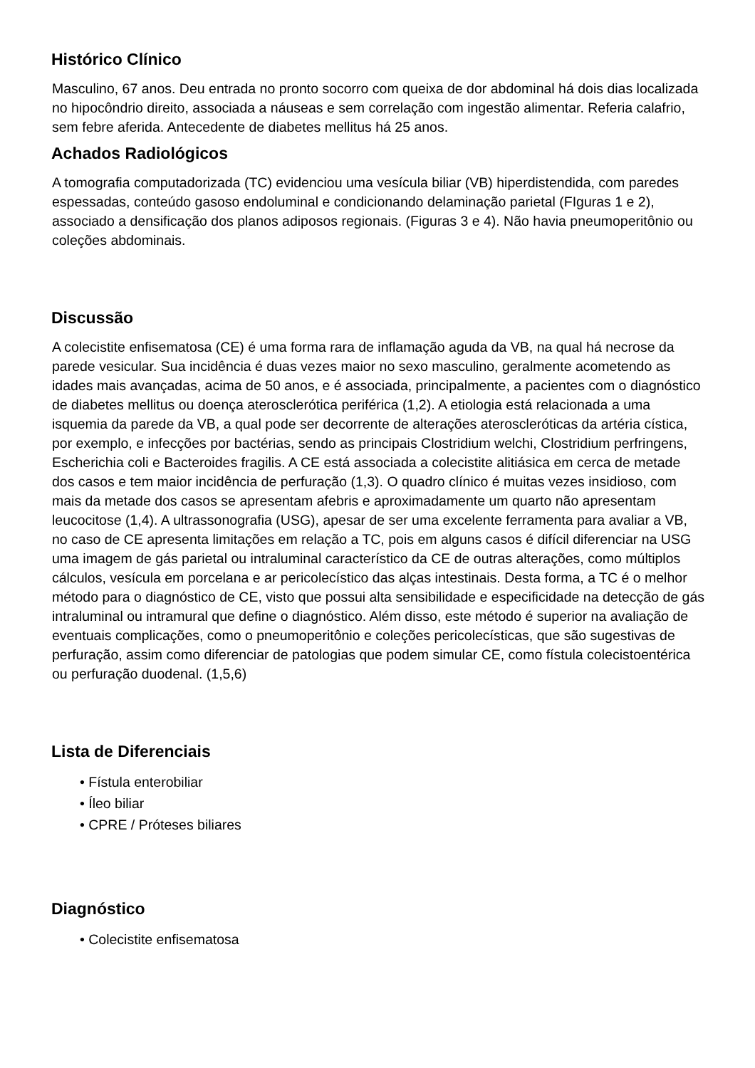Histórico Clínico
Masculino, 67 anos. Deu entrada no pronto socorro com queixa de dor abdominal há dois dias localizada no hipocôndrio direito, associada a náuseas e sem correlação com ingestão alimentar. Referia calafrio, sem febre aferida. Antecedente de diabetes mellitus há 25 anos.
Achados Radiológicos
A tomografia computadorizada (TC) evidenciou uma vesícula biliar (VB) hiperdistendida, com paredes espessadas, conteúdo gasoso endoluminal e condicionando delaminação parietal (FIguras 1 e 2), associado a densificação dos planos adiposos regionais. (Figuras 3 e 4). Não havia pneumoperitônio ou coleções abdominais.
Discussão
A colecistite enfisematosa (CE) é uma forma rara de inflamação aguda da VB, na qual há necrose da parede vesicular. Sua incidência é duas vezes maior no sexo masculino, geralmente acometendo as idades mais avançadas, acima de 50 anos, e é associada, principalmente, a pacientes com o diagnóstico de diabetes mellitus ou doença aterosclerótica periférica (1,2). A etiologia está relacionada a uma isquemia da parede da VB, a qual pode ser decorrente de alterações ateroscleróticas da artéria cística, por exemplo, e infecções por bactérias, sendo as principais Clostridium welchi, Clostridium perfringens, Escherichia coli e Bacteroides fragilis. A CE está associada a colecistite alitiásica em cerca de metade dos casos e tem maior incidência de perfuração (1,3). O quadro clínico é muitas vezes insidioso, com mais da metade dos casos se apresentam afebris e aproximadamente um quarto não apresentam leucocitose (1,4). A ultrassonografia (USG), apesar de ser uma excelente ferramenta para avaliar a VB, no caso de CE apresenta limitações em relação a TC, pois em alguns casos é difícil diferenciar na USG uma imagem de gás parietal ou intraluminal característico da CE de outras alterações, como múltiplos cálculos, vesícula em porcelana e ar pericolecístico das alças intestinais. Desta forma, a TC é o melhor método para o diagnóstico de CE, visto que possui alta sensibilidade e especificidade na detecção de gás intraluminal ou intramural que define o diagnóstico. Além disso, este método é superior na avaliação de eventuais complicações, como o pneumoperitônio e coleções pericolecísticas, que são sugestivas de perfuração, assim como diferenciar de patologias que podem simular CE, como fístula colecistoentérica ou perfuração duodenal. (1,5,6)
Lista de Diferenciais
• Fístula enterobiliar
• Íleo biliar
• CPRE / Próteses biliares
Diagnóstico
• Colecistite enfisematosa